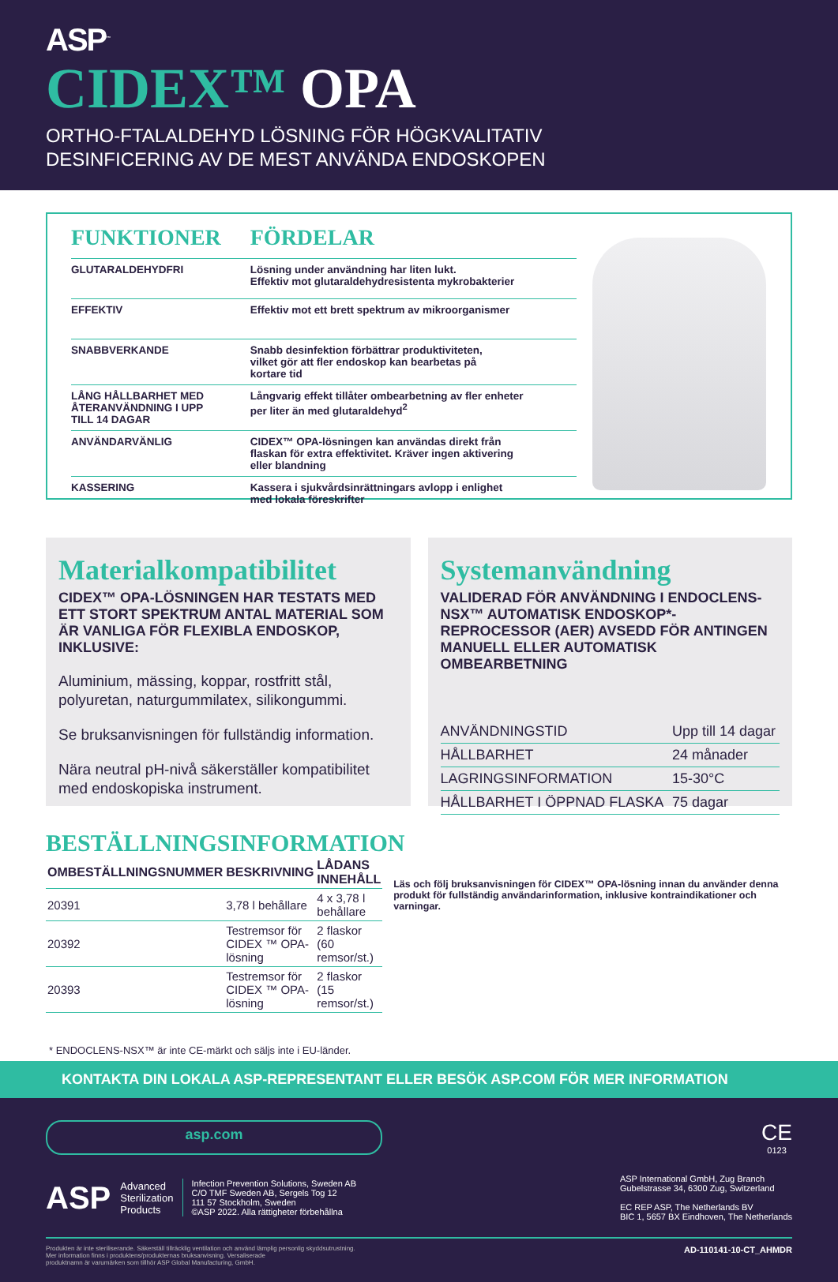ASP<sup>™</sup>
CIDEX™ OPA
ORTHO-FTALALDEHYD LÖSNING FÖR HÖGKVALITATIV
DESINFICERING AV DE MEST ANVÄNDA ENDOSKOPEN
| FUNKTIONER | FÖRDELAR |
| --- | --- |
| GLUTARALDEHYDFRI | Lösning under användning har liten lukt. Effektiv mot glutaraldehydresistenta mykrobakterier |
| EFFEKTIV | Effektiv mot ett brett spektrum av mikroorganismer |
| SNABBVERKANDE | Snabb desinfektion förbättrar produktiviteten, vilket gör att fler endoskop kan bearbetas på kortare tid |
| LÅNG HÅLLBARHET MED ÅTERANVÄNDNING I UPP TILL 14 DAGAR | Långvarig effekt tillåter ombearbetning av fler enheter per liter än med glutaraldehyd<sup>2</sup> |
| ANVÄNDARVÄNLIG | CIDEX™ OPA-lösningen kan användas direkt från flaskan för extra effektivitet. Kräver ingen aktivering eller blandning |
| KASSERING | Kassera i sjukvårdsinrättningars avlopp i enlighet med lokala föreskrifter |
Materialkompatibilitet
CIDEX™ OPA-LÖSNINGEN HAR TESTATS MED ETT STORT SPEKTRUM ANTAL MATERIAL SOM ÄR VANLIGA FÖR FLEXIBLA ENDOSKOP, INKLUSIVE:
Aluminium, mässing, koppar, rostfritt stål, polyuretan, naturgummilatex, silikongummi.
Se bruksanvisningen för fullständig information.
Nära neutral pH-nivå säkerställer kompatibilitet med endoskopiska instrument.
Systemanvändning
VALIDERAD FÖR ANVÄNDNING I ENDOCLENS-NSX™ AUTOMATISK ENDOSKOP*-REPROCESSOR (AER) AVSEDD FÖR ANTINGEN MANUELL ELLER AUTOMATISK OMBEARBETNING
| ANVÄNDNINGSTID | Upp till 14 dagar |
| HÅLLBARHET | 24 månader |
| LAGRINGSINFORMATION | 15-30°C |
| HÅLLBARHET I ÖPPNAD FLASKA | 75 dagar |
BESTÄLLNINGSINFORMATION
| OMBESTÄLLNINGSNUMMER | BESKRIVNING | LÅDANS INNEHÅLL |
| --- | --- | --- |
| 20391 | 3,78 l behållare | 4 x 3,78 l behållare |
| 20392 | Testremsor för CIDEX ™ OPA-lösning | 2 flaskor (60 remsor/st.) |
| 20393 | Testremsor för CIDEX ™ OPA-lösning | 2 flaskor (15 remsor/st.) |
Läs och följ bruksanvisningen för CIDEX™ OPA-lösning innan du använder denna produkt för fullständig användarinformation, inklusive kontraindikationer och varningar.
* ENDOCLENS-NSX™ är inte CE-märkt och säljs inte i EU-länder.
KONTAKTA DIN LOKALA ASP-REPRESENTANT ELLER BESÖK ASP.COM FÖR MER INFORMATION
asp.com
CE
0123
ASP Advanced
Sterilization
Products Infection Prevention Solutions, Sweden AB
C/O TMF Sweden AB, Sergels Tog 12
111 57 Stockholm, Sweden
©ASP 2022. Alla rättigheter förbehållna
ASP International GmbH, Zug Branch
Gubelstrasse 34, 6300 Zug, Switzerland
EC REP ASP, The Netherlands BV
BIC 1, 5657 BX Eindhoven, The Netherlands
Produkten är inte steriliserande. Säkerställ tillräcklig ventilation och använd lämplig personlig skyddsutrustning.
Mer information finns i produktens/produkternas bruksanvisning. Versaliserade
produktnamn är varumärken som tillhör ASP Global Manufacturing, GmbH. AD-110141-10-CT_AHMDR